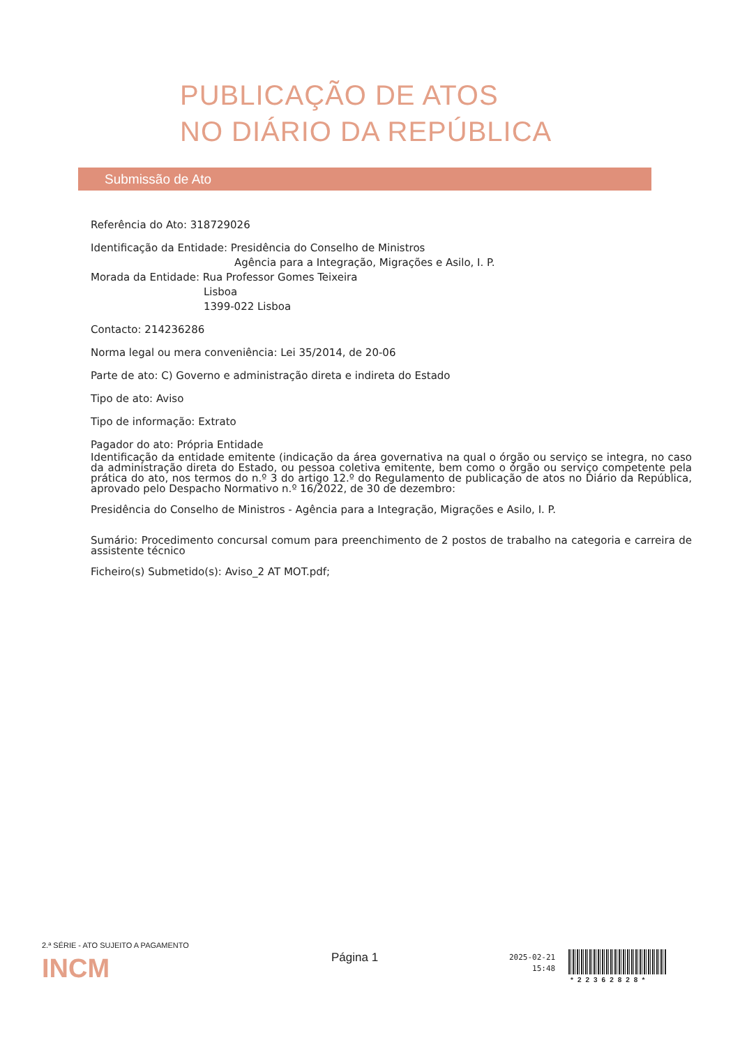PUBLICAÇÃO DE ATOS
NO DIÁRIO DA REPÚBLICA
Submissão de Ato
Referência do Ato: 318729026
Identificação da Entidade: Presidência do Conselho de Ministros
Agência para a Integração, Migrações e Asilo, I. P.
Morada da Entidade: Rua Professor Gomes Teixeira
Lisboa
1399-022 Lisboa
Contacto: 214236286
Norma legal ou mera conveniência: Lei 35/2014, de 20-06
Parte de ato: C) Governo e administração direta e indireta do Estado
Tipo de ato: Aviso
Tipo de informação: Extrato
Pagador do ato: Própria Entidade
Identificação da entidade emitente (indicação da área governativa na qual o órgão ou serviço se integra, no caso da administração direta do Estado, ou pessoa coletiva emitente, bem como o órgão ou serviço competente pela prática do ato, nos termos do n.º 3 do artigo 12.º do Regulamento de publicação de atos no Diário da República, aprovado pelo Despacho Normativo n.º 16/2022, de 30 de dezembro:
Presidência do Conselho de Ministros - Agência para a Integração, Migrações e Asilo, I. P.
Sumário: Procedimento concursal comum para preenchimento de 2 postos de trabalho na categoria e carreira de assistente técnico
Ficheiro(s) Submetido(s): Aviso_2 AT MOT.pdf;
2.ª SÉRIE - ATO SUJEITO A PAGAMENTO
INCM
Página 1
2025-02-21
15:48
*22362828*